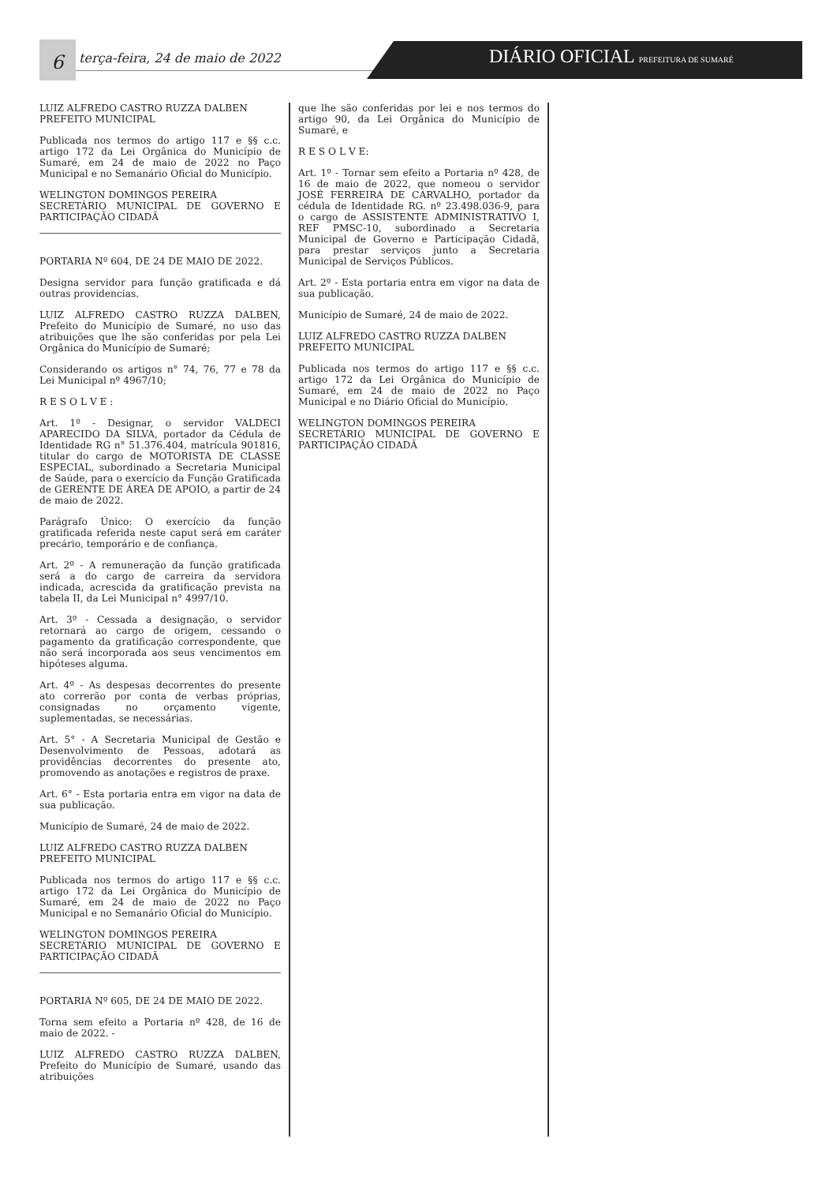6
terça-feira, 24 de maio de 2022
DIÁRIO OFICIAL PREFEITURA DE SUMARÉ
LUIZ ALFREDO CASTRO RUZZA DALBEN
PREFEITO MUNICIPAL
Publicada nos termos do artigo 117 e §§ c.c. artigo 172 da Lei Orgânica do Município de Sumaré, em 24 de maio de 2022 no Paço Municipal e no Semanário Oficial do Município.
WELINGTON DOMINGOS PEREIRA
SECRETÁRIO MUNICIPAL DE GOVERNO E PARTICIPAÇÃO CIDADÃ
PORTARIA Nº 604, DE 24 DE MAIO DE 2022.
Designa servidor para função gratificada e dá outras providencias.
LUIZ ALFREDO CASTRO RUZZA DALBEN, Prefeito do Município de Sumaré, no uso das atribuições que lhe são conferidas por pela Lei Orgânica do Município de Sumaré;
Considerando os artigos n° 74, 76, 77 e 78 da Lei Municipal nº 4967/10;
R E S O L V E :
Art. 1º - Designar, o servidor VALDECI APARECIDO DA SILVA, portador da Cédula de Identidade RG n° 51.376.404, matrícula 901816, titular do cargo de MOTORISTA DE CLASSE ESPECIAL, subordinado a Secretaria Municipal de Saúde, para o exercício da Função Gratificada de GERENTE DE ÁREA DE APOIO, a partir de 24 de maio de 2022.
Parágrafo Único: O exercício da função gratificada referida neste caput será em caráter precário, temporário e de confiança.
Art. 2º - A remuneração da função gratificada será a do cargo de carreira da servidora indicada, acrescida da gratificação prevista na tabela II, da Lei Municipal n° 4997/10.
Art. 3º - Cessada a designação, o servidor retornará ao cargo de origem, cessando o pagamento da gratificação correspondente, que não será incorporada aos seus vencimentos em hipóteses alguma.
Art. 4º - As despesas decorrentes do presente ato correrão por conta de verbas próprias, consignadas no orçamento vigente, suplementadas, se necessárias.
Art. 5° - A Secretaria Municipal de Gestão e Desenvolvimento de Pessoas, adotará as providências decorrentes do presente ato, promovendo as anotações e registros de praxe.
Art. 6° - Esta portaria entra em vigor na data de sua publicação.
Município de Sumaré, 24 de maio de 2022.
LUIZ ALFREDO CASTRO RUZZA DALBEN
PREFEITO MUNICIPAL
Publicada nos termos do artigo 117 e §§ c.c. artigo 172 da Lei Orgânica do Município de Sumaré, em 24 de maio de 2022 no Paço Municipal e no Semanário Oficial do Município.
WELINGTON DOMINGOS PEREIRA
SECRETÁRIO MUNICIPAL DE GOVERNO E PARTICIPAÇÃO CIDADÃ
PORTARIA Nº 605, DE 24 DE MAIO DE 2022.
Torna sem efeito a Portaria nº 428, de 16 de maio de 2022. -
LUIZ ALFREDO CASTRO RUZZA DALBEN, Prefeito do Município de Sumaré, usando das atribuições
que lhe são conferidas por lei e nos termos do artigo 90, da Lei Orgânica do Município de Sumaré, e
R E S O L V E:
Art. 1º - Tornar sem efeito a Portaria nº 428, de 16 de maio de 2022, que nomeou o servidor JOSÉ FERREIRA DE CARVALHO, portador da cédula de Identidade RG. nº 23.498.036-9, para o cargo de ASSISTENTE ADMINISTRATIVO I, REF PMSC-10, subordinado a Secretaria Municipal de Governo e Participação Cidadã, para prestar serviços junto a Secretaria Municipal de Serviços Públicos.
Art. 2º - Esta portaria entra em vigor na data de sua publicação.
Município de Sumaré, 24 de maio de 2022.
LUIZ ALFREDO CASTRO RUZZA DALBEN
PREFEITO MUNICIPAL
Publicada nos termos do artigo 117 e §§ c.c. artigo 172 da Lei Orgânica do Município de Sumaré, em 24 de maio de 2022 no Paço Municipal e no Diário Oficial do Município.
WELINGTON DOMINGOS PEREIRA
SECRETÁRIO MUNICIPAL DE GOVERNO E PARTICIPAÇÃO CIDADÃ